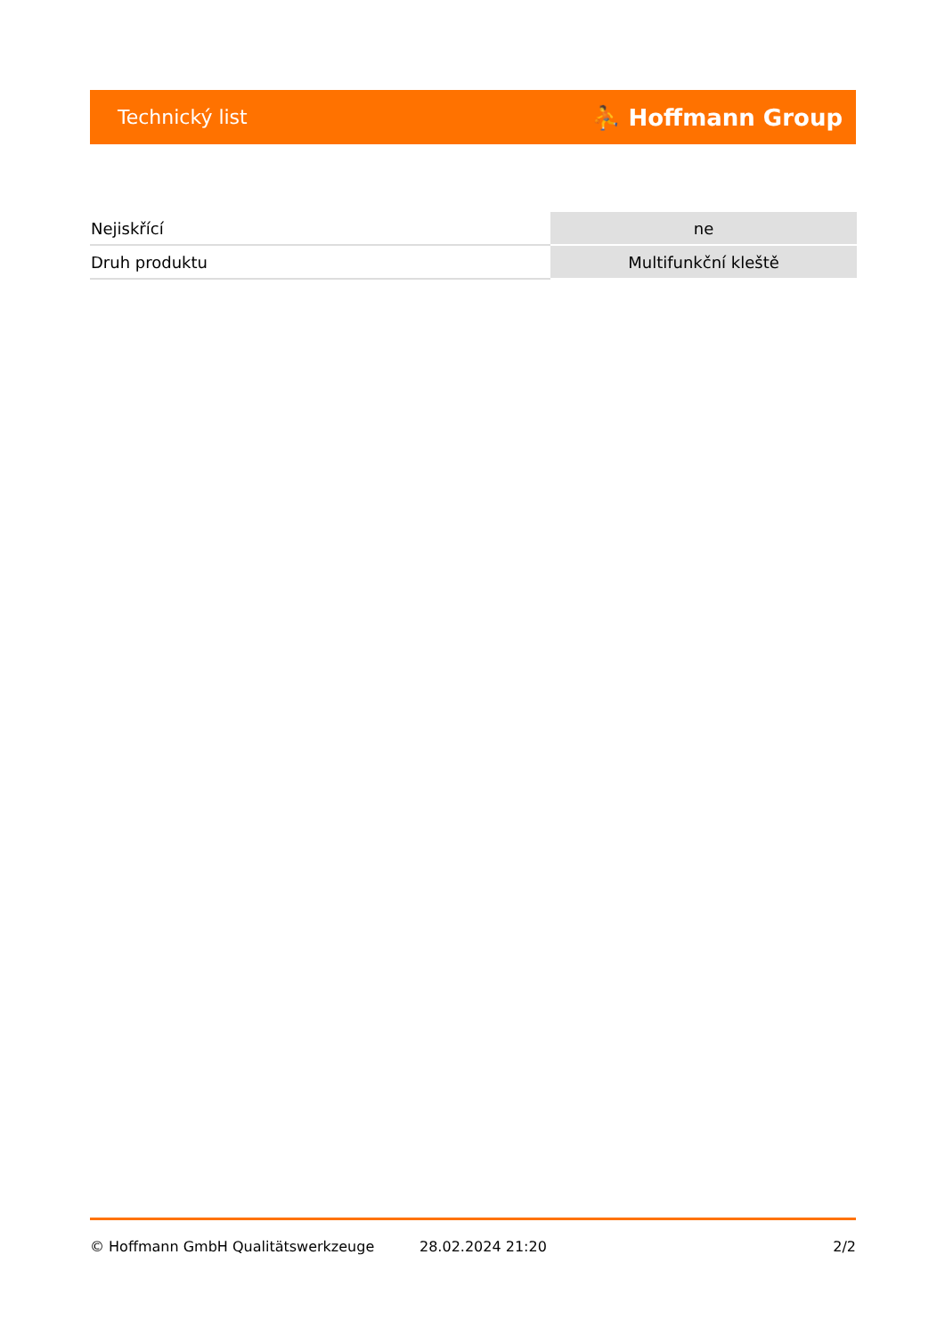Technický list ⛹ Hoffmann Group
| Nejiskřící | ne |
| Druh produktu | Multifunkční kleště |
© Hoffmann GmbH Qualitätswerkzeuge 28.02.2024 21:20 2/2